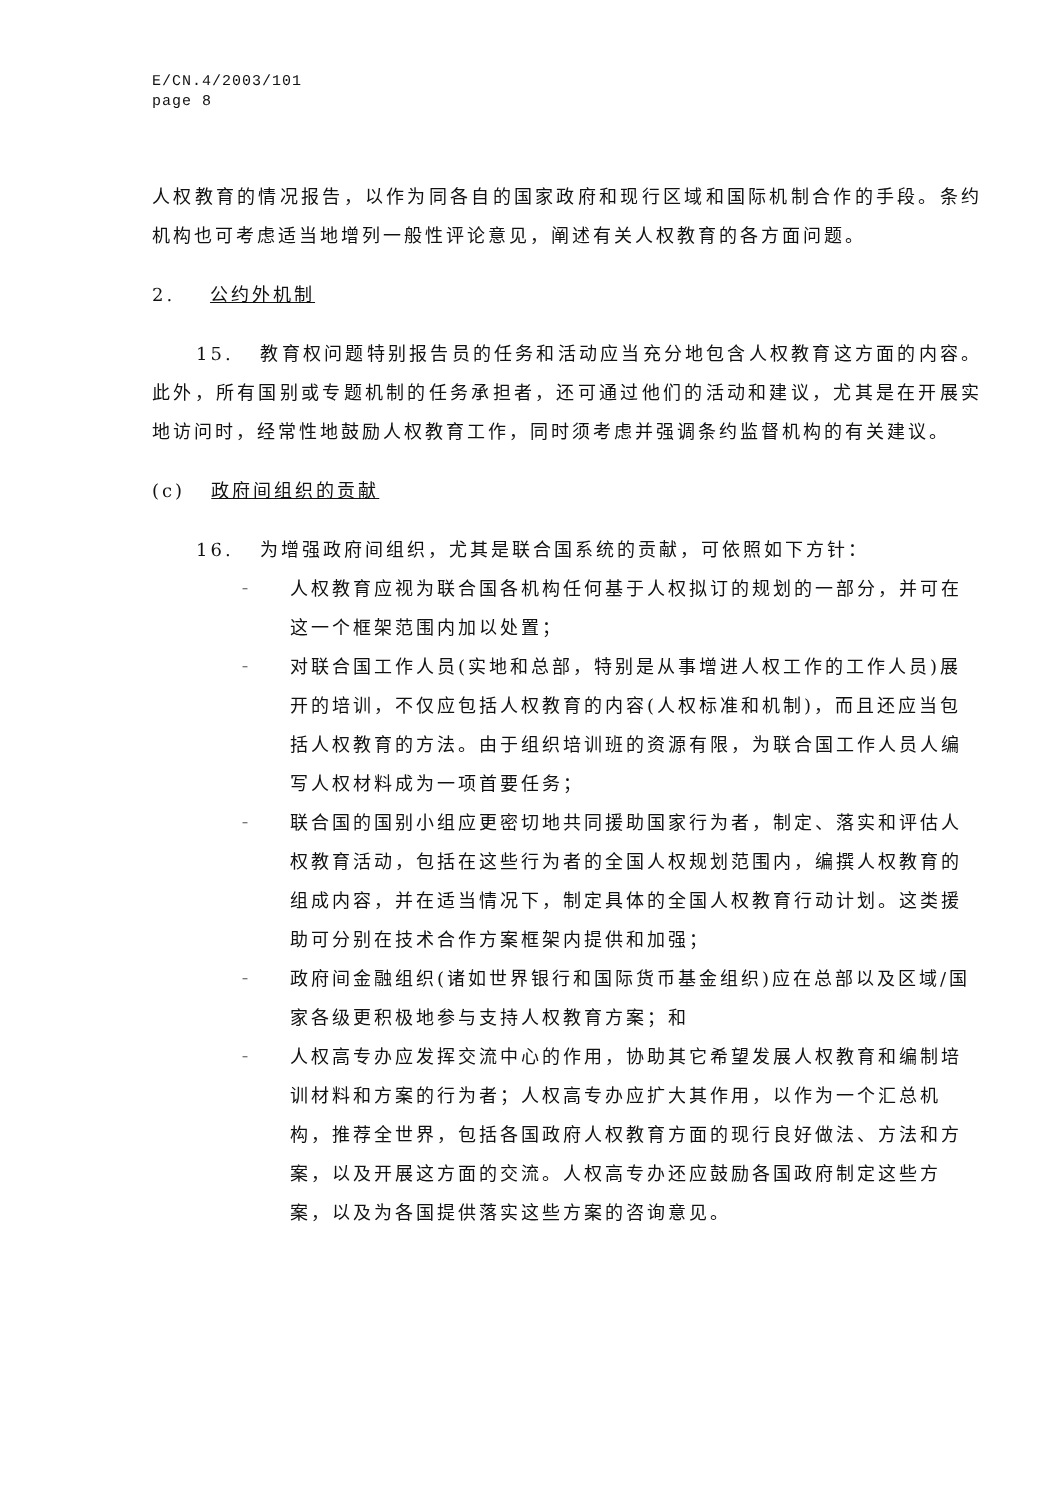E/CN.4/2003/101
page 8
人权教育的情况报告，以作为同各自的国家政府和现行区域和国际机制合作的手段。条约机构也可考虑适当地增列一般性评论意见，阐述有关人权教育的各方面问题。
2. 公约外机制
15. 教育权问题特别报告员的任务和活动应当充分地包含人权教育这方面的内容。此外，所有国别或专题机制的任务承担者，还可通过他们的活动和建议，尤其是在开展实地访问时，经常性地鼓励人权教育工作，同时须考虑并强调条约监督机构的有关建议。
(c) 政府间组织的贡献
16. 为增强政府间组织，尤其是联合国系统的贡献，可依照如下方针：
– 人权教育应视为联合国各机构任何基于人权拟订的规划的一部分，并可在这一个框架范围内加以处置；
– 对联合国工作人员(实地和总部，特别是从事增进人权工作的工作人员)展开的培训，不仅应包括人权教育的内容(人权标准和机制)，而且还应当包括人权教育的方法。由于组织培训班的资源有限，为联合国工作人员人编写人权材料成为一项首要任务；
– 联合国的国别小组应更密切地共同援助国家行为者，制定、落实和评估人权教育活动，包括在这些行为者的全国人权规划范围内，编撰人权教育的组成内容，并在适当情况下，制定具体的全国人权教育行动计划。这类援助可分别在技术合作方案框架内提供和加强；
– 政府间金融组织(诸如世界银行和国际货币基金组织)应在总部以及区域/国家各级更积极地参与支持人权教育方案；和
– 人权高专办应发挥交流中心的作用，协助其它希望发展人权教育和编制培训材料和方案的行为者；人权高专办应扩大其作用，以作为一个汇总机构，推荐全世界，包括各国政府人权教育方面的现行良好做法、方法和方案，以及开展这方面的交流。人权高专办还应鼓励各国政府制定这些方案，以及为各国提供落实这些方案的咨询意见。